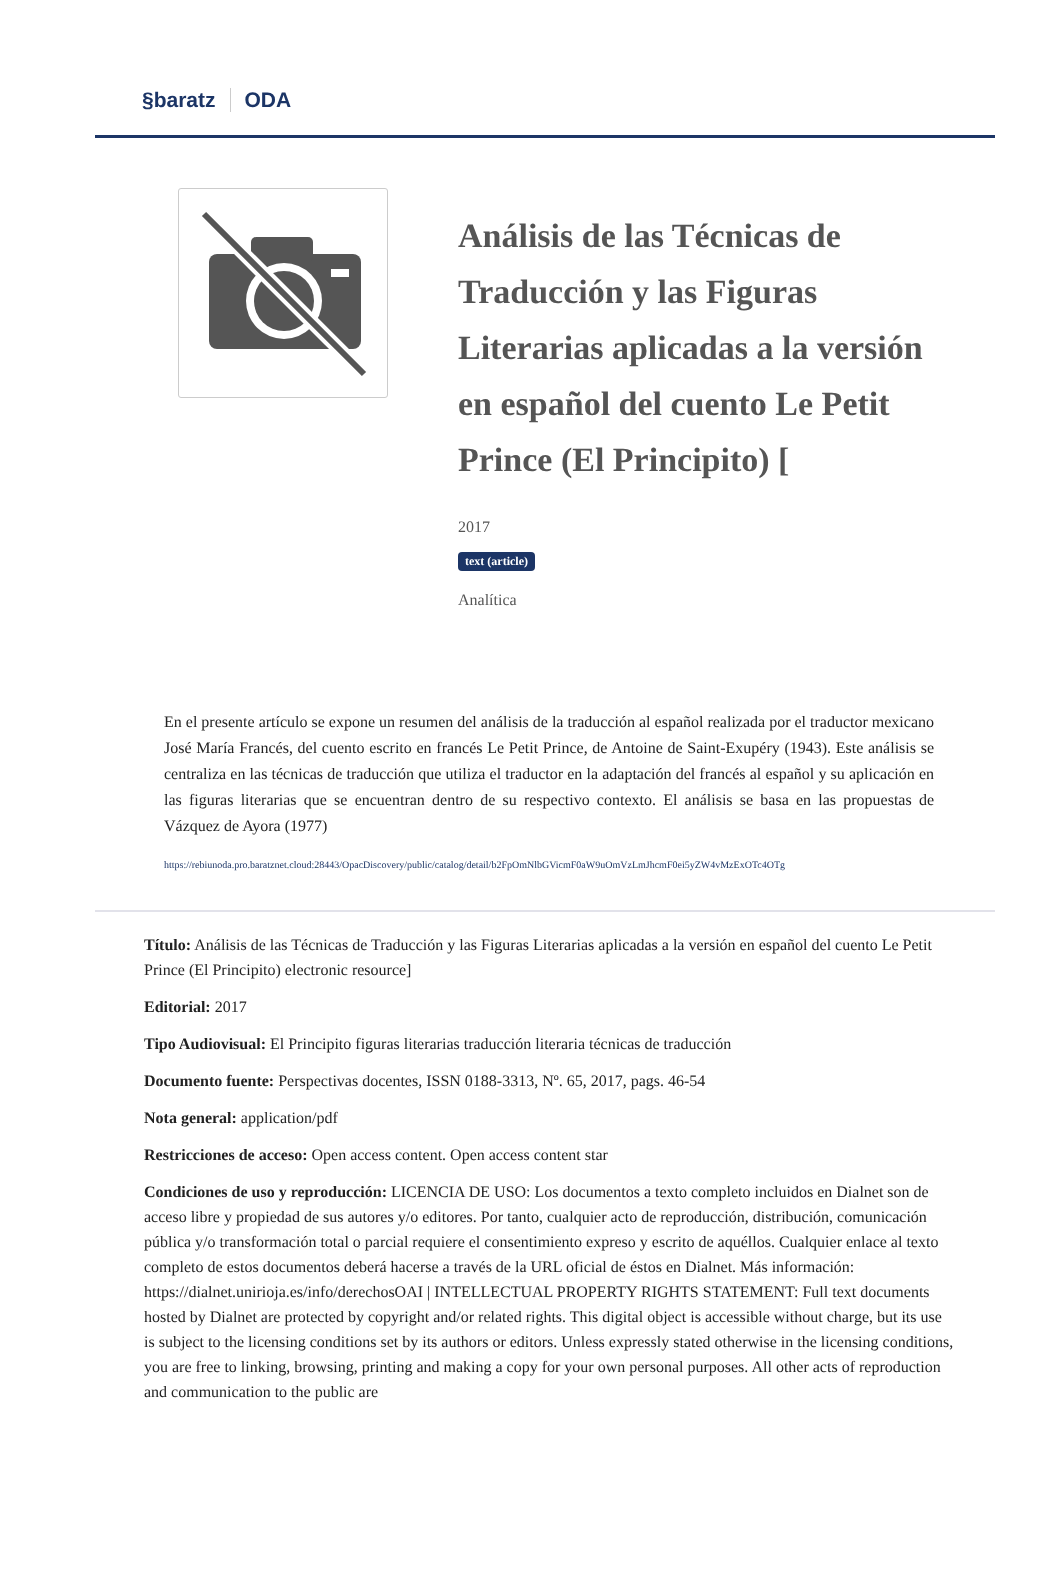§baratz ODA
Análisis de las Técnicas de Traducción y las Figuras Literarias aplicadas a la versión en español del cuento Le Petit Prince (El Principito) [
2017
text (article)
Analítica
En el presente artículo se expone un resumen del análisis de la traducción al español realizada por el traductor mexicano José María Francés, del cuento escrito en francés Le Petit Prince, de Antoine de Saint-Exupéry (1943). Este análisis se centraliza en las técnicas de traducción que utiliza el traductor en la adaptación del francés al español y su aplicación en las figuras literarias que se encuentran dentro de su respectivo contexto. El análisis se basa en las propuestas de Vázquez de Ayora (1977)
https://rebiunoda.pro.baratznet.cloud:28443/OpacDiscovery/public/catalog/detail/b2FpOmNlbGVicmF0aW9uOmVzLmJhcmF0ei5yZW4vMzExOTc4OTg
Título: Análisis de las Técnicas de Traducción y las Figuras Literarias aplicadas a la versión en español del cuento Le Petit Prince (El Principito) electronic resource]
Editorial: 2017
Tipo Audiovisual: El Principito figuras literarias traducción literaria técnicas de traducción
Documento fuente: Perspectivas docentes, ISSN 0188-3313, Nº. 65, 2017, pags. 46-54
Nota general: application/pdf
Restricciones de acceso: Open access content. Open access content star
Condiciones de uso y reproducción: LICENCIA DE USO: Los documentos a texto completo incluidos en Dialnet son de acceso libre y propiedad de sus autores y/o editores. Por tanto, cualquier acto de reproducción, distribución, comunicación pública y/o transformación total o parcial requiere el consentimiento expreso y escrito de aquéllos. Cualquier enlace al texto completo de estos documentos deberá hacerse a través de la URL oficial de éstos en Dialnet. Más información: https://dialnet.unirioja.es/info/derechosOAI | INTELLECTUAL PROPERTY RIGHTS STATEMENT: Full text documents hosted by Dialnet are protected by copyright and/or related rights. This digital object is accessible without charge, but its use is subject to the licensing conditions set by its authors or editors. Unless expressly stated otherwise in the licensing conditions, you are free to linking, browsing, printing and making a copy for your own personal purposes. All other acts of reproduction and communication to the public are